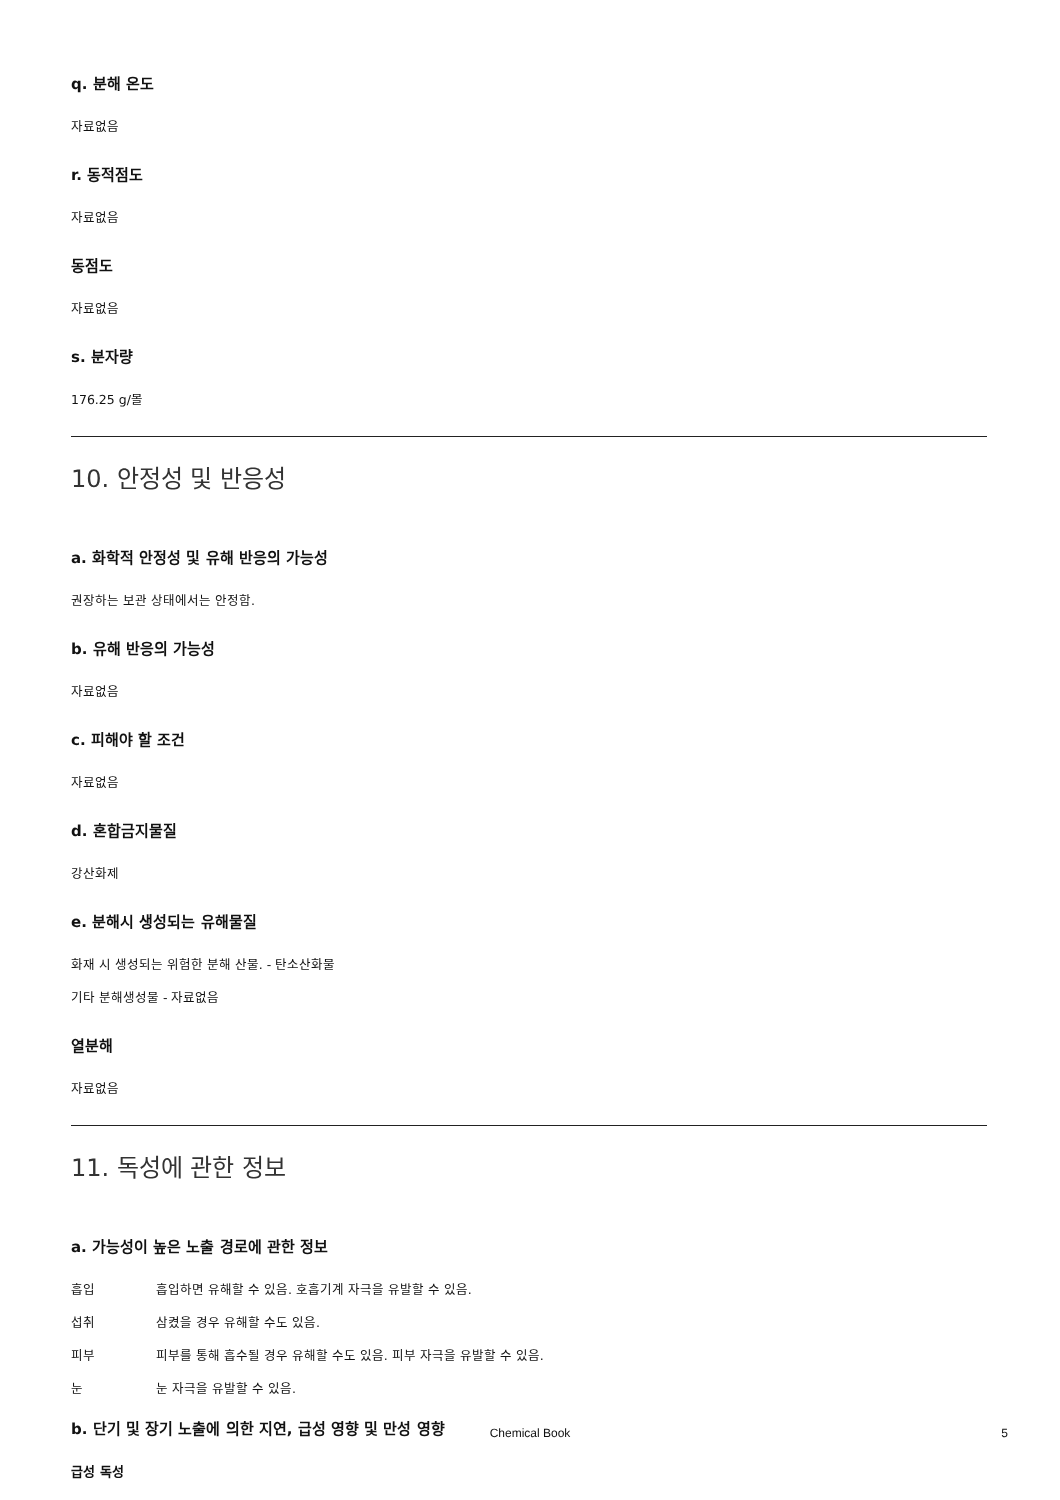q. 분해 온도
자료없음
r. 동적점도
자료없음
동점도
자료없음
s. 분자량
176.25 g/몰
10. 안정성 및 반응성
a. 화학적 안정성 및 유해 반응의 가능성
권장하는 보관 상태에서는 안정함.
b. 유해 반응의 가능성
자료없음
c. 피해야 할 조건
자료없음
d. 혼합금지물질
강산화제
e. 분해시 생성되는 유해물질
화재 시 생성되는 위험한 분해 산물. - 탄소산화물
기타 분해생성물 - 자료없음
열분해
자료없음
11. 독성에 관한 정보
a. 가능성이 높은 노출 경로에 관한 정보
흡입 흡입하면 유해할 수 있음. 호흡기계 자극을 유발할 수 있음.
섭취 삼켰을 경우 유해할 수도 있음.
피부 피부를 통해 흡수될 경우 유해할 수도 있음. 피부 자극을 유발할 수 있음.
눈 눈 자극을 유발할 수 있음.
b. 단기 및 장기 노출에 의한 지연, 급성 영향 및 만성 영향
급성 독성
Chemical Book 5